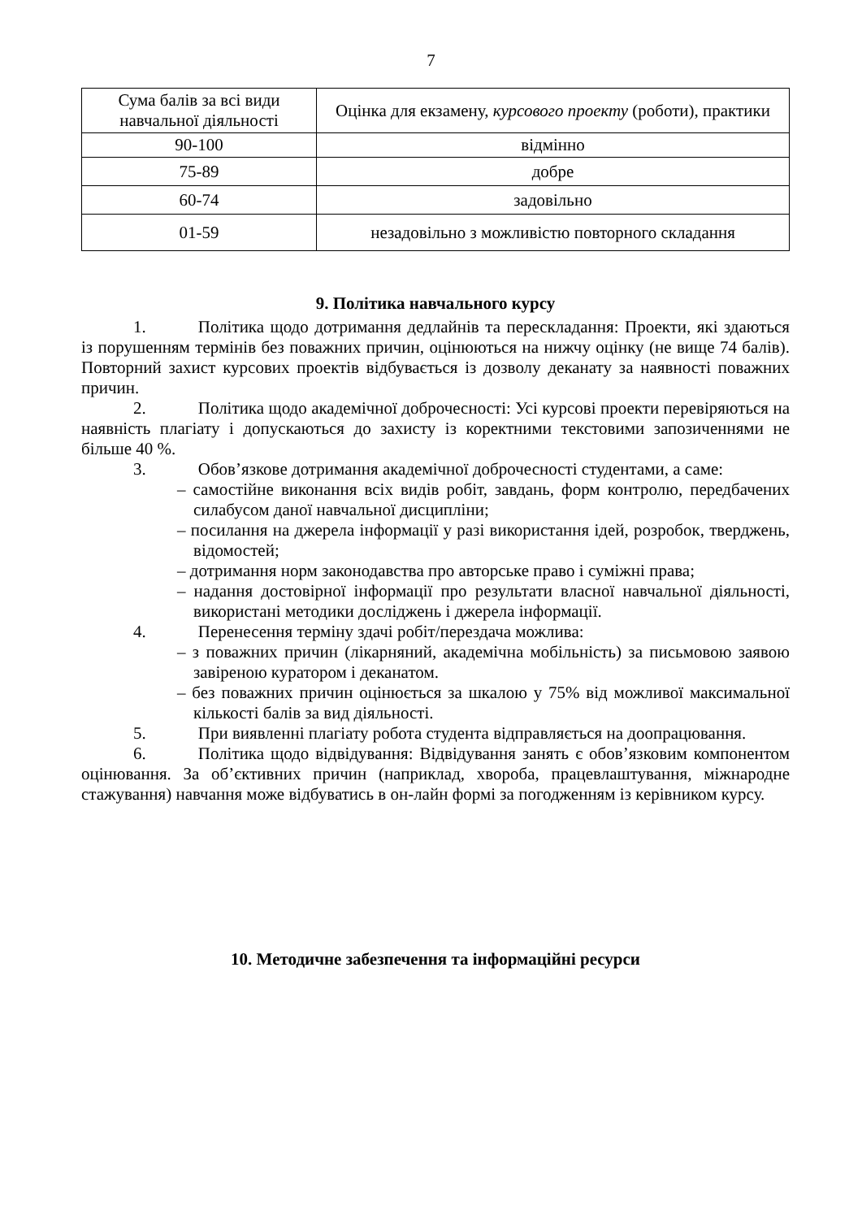7
| Сума балів за всі види навчальної діяльності | Оцінка для екзамену, курсового проекту (роботи), практики |
| 90-100 | відмінно |
| 75-89 | добре |
| 60-74 | задовільно |
| 01-59 | незадовільно з можливістю повторного складання |
9. Політика навчального курсу
1. Політика щодо дотримання дедлайнів та перескладання: Проекти, які здаються із порушенням термінів без поважних причин, оцінюються на нижчу оцінку (не вище 74 балів). Повторний захист курсових проектів відбувається із дозволу деканату за наявності поважних причин.
2. Політика щодо академічної доброчесності: Усі курсові проекти перевіряються на наявність плагіату і допускаються до захисту із коректними текстовими запозиченнями не більше 40 %.
3. Обов’язкове дотримання академічної доброчесності студентами, а саме:
– самостійне виконання всіх видів робіт, завдань, форм контролю, передбачених силабусом даної навчальної дисципліни;
– посилання на джерела інформації у разі використання ідей, розробок, тверджень, відомостей;
– дотримання норм законодавства про авторське право і суміжні права;
– надання достовірної інформації про результати власної навчальної діяльності, використані методики досліджень і джерела інформації.
4. Перенесення терміну здачі робіт/перездача можлива:
– з поважних причин (лікарняний, академічна мобільність) за письмовою заявою завіреною куратором і деканатом.
– без поважних причин оцінюється за шкалою у 75% від можливої максимальної кількості балів за вид діяльності.
5. При виявленні плагіату робота студента відправляється на доопрацювання.
6. Політика щодо відвідування: Відвідування занять є обов’язковим компонентом оцінювання. За об’єктивних причин (наприклад, хвороба, працевлаштування, міжнародне стажування) навчання може відбуватись в он-лайн формі за погодженням із керівником курсу.
10. Методичне забезпечення та інформаційні ресурси